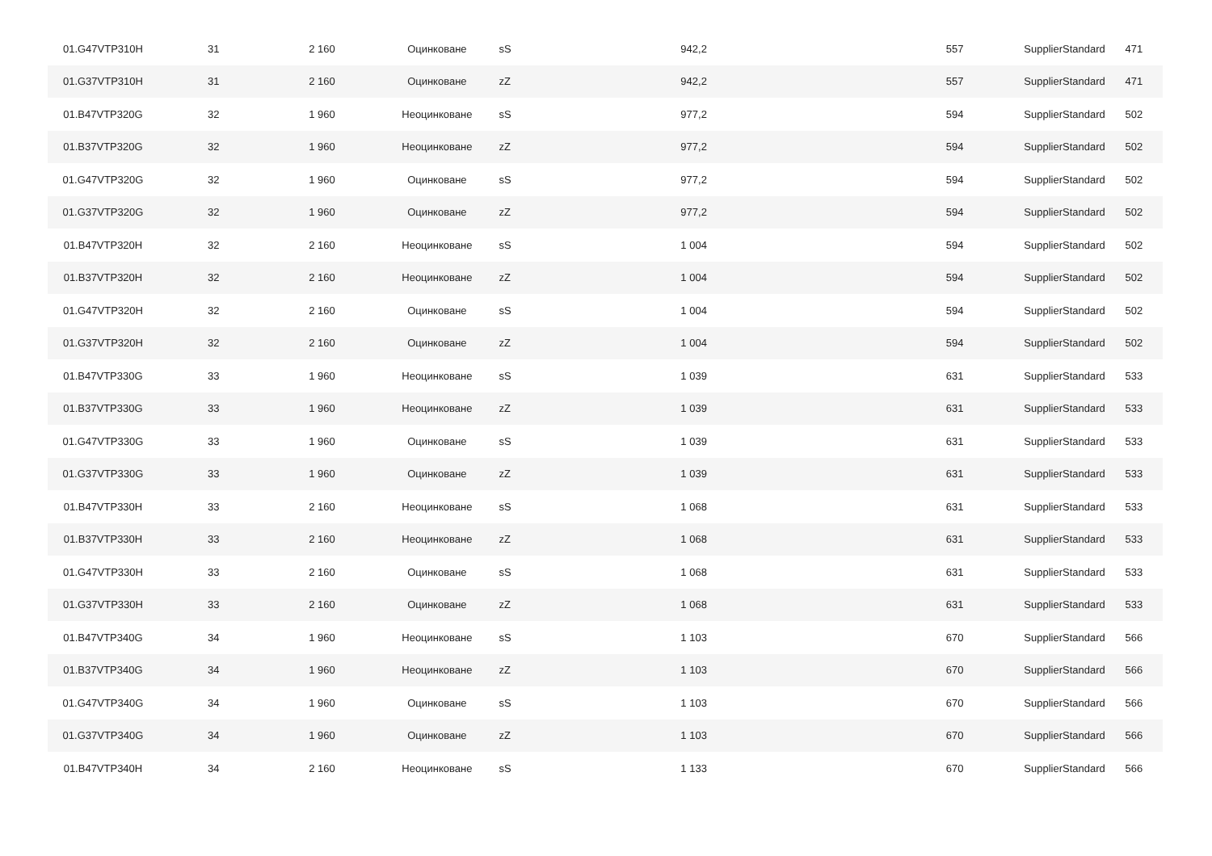| 01.G47VTP310H | 31 | 2 160 | Оцинковане | sS | 942,2 | 557 | SupplierStandard | 471 |
| 01.G37VTP310H | 31 | 2 160 | Оцинковане | zZ | 942,2 | 557 | SupplierStandard | 471 |
| 01.B47VTP320G | 32 | 1 960 | Неоцинковане | sS | 977,2 | 594 | SupplierStandard | 502 |
| 01.B37VTP320G | 32 | 1 960 | Неоцинковане | zZ | 977,2 | 594 | SupplierStandard | 502 |
| 01.G47VTP320G | 32 | 1 960 | Оцинковане | sS | 977,2 | 594 | SupplierStandard | 502 |
| 01.G37VTP320G | 32 | 1 960 | Оцинковане | zZ | 977,2 | 594 | SupplierStandard | 502 |
| 01.B47VTP320H | 32 | 2 160 | Неоцинковане | sS | 1 004 | 594 | SupplierStandard | 502 |
| 01.B37VTP320H | 32 | 2 160 | Неоцинковане | zZ | 1 004 | 594 | SupplierStandard | 502 |
| 01.G47VTP320H | 32 | 2 160 | Оцинковане | sS | 1 004 | 594 | SupplierStandard | 502 |
| 01.G37VTP320H | 32 | 2 160 | Оцинковане | zZ | 1 004 | 594 | SupplierStandard | 502 |
| 01.B47VTP330G | 33 | 1 960 | Неоцинковане | sS | 1 039 | 631 | SupplierStandard | 533 |
| 01.B37VTP330G | 33 | 1 960 | Неоцинковане | zZ | 1 039 | 631 | SupplierStandard | 533 |
| 01.G47VTP330G | 33 | 1 960 | Оцинковане | sS | 1 039 | 631 | SupplierStandard | 533 |
| 01.G37VTP330G | 33 | 1 960 | Оцинковане | zZ | 1 039 | 631 | SupplierStandard | 533 |
| 01.B47VTP330H | 33 | 2 160 | Неоцинковане | sS | 1 068 | 631 | SupplierStandard | 533 |
| 01.B37VTP330H | 33 | 2 160 | Неоцинковане | zZ | 1 068 | 631 | SupplierStandard | 533 |
| 01.G47VTP330H | 33 | 2 160 | Оцинковане | sS | 1 068 | 631 | SupplierStandard | 533 |
| 01.G37VTP330H | 33 | 2 160 | Оцинковане | zZ | 1 068 | 631 | SupplierStandard | 533 |
| 01.B47VTP340G | 34 | 1 960 | Неоцинковане | sS | 1 103 | 670 | SupplierStandard | 566 |
| 01.B37VTP340G | 34 | 1 960 | Неоцинковане | zZ | 1 103 | 670 | SupplierStandard | 566 |
| 01.G47VTP340G | 34 | 1 960 | Оцинковане | sS | 1 103 | 670 | SupplierStandard | 566 |
| 01.G37VTP340G | 34 | 1 960 | Оцинковане | zZ | 1 103 | 670 | SupplierStandard | 566 |
| 01.B47VTP340H | 34 | 2 160 | Неоцинковане | sS | 1 133 | 670 | SupplierStandard | 566 |